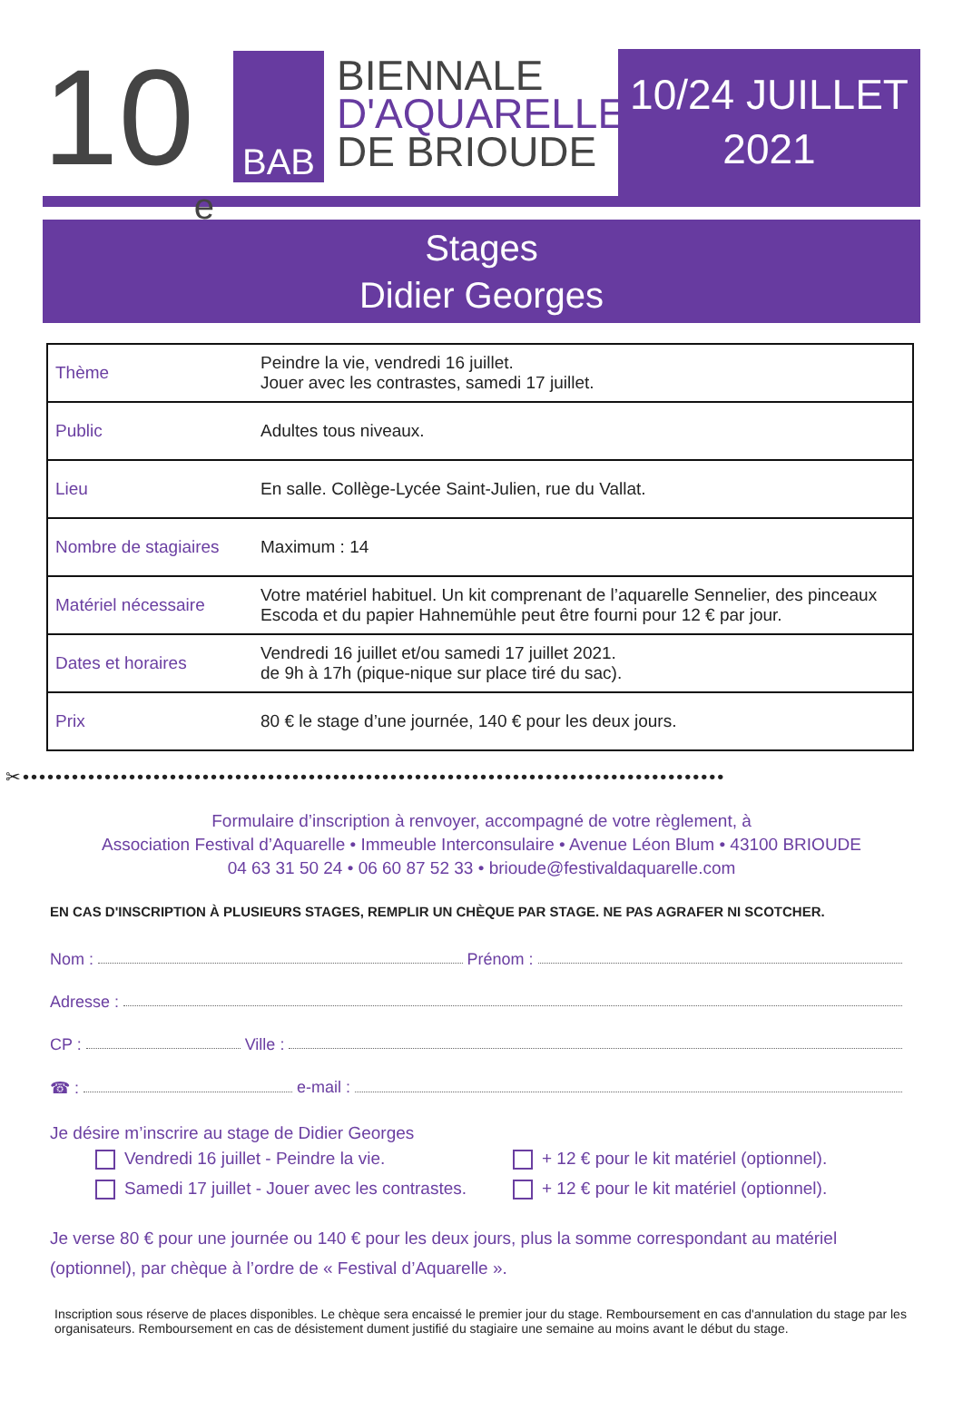10<sup>e</sup>
BAB
BIENNALE
D'AQUARELLE
DE BRIOUDE
10/24 JUILLET
2021
Stages
Didier Georges
| Thème | Peindre la vie, vendredi 16 juillet. Jouer avec les contrastes, samedi 17 juillet. |
| Public | Adultes tous niveaux. |
| Lieu | En salle. Collège-Lycée Saint-Julien, rue du Vallat. |
| Nombre de stagiaires | Maximum : 14 |
| Matériel nécessaire | Votre matériel habituel. Un kit comprenant de l’aquarelle Sennelier, des pinceaux Escoda et du papier Hahnemühle peut être fourni pour 12 € par jour. |
| Dates et horaires | Vendredi 16 juillet et/ou samedi 17 juillet 2021. de 9h à 17h (pique-nique sur place tiré du sac). |
| Prix | 80 € le stage d’une journée, 140 € pour les deux jours. |
✂••••••••••••••••••••••••••••••••••••••••••••••••••••••••••••••••••••••••••••••••••••••
Formulaire d’inscription à renvoyer, accompagné de votre règlement, à
Association Festival d’Aquarelle • Immeuble Interconsulaire • Avenue Léon Blum • 43100 BRIOUDE
04 63 31 50 24 • 06 60 87 52 33 • brioude@festivaldaquarelle.com
EN CAS D'INSCRIPTION À PLUSIEURS STAGES, REMPLIR UN CHÈQUE PAR STAGE. NE PAS AGRAFER NI SCOTCHER.
Nom : Prénom :
Adresse :
CP : Ville :
☎ : e-mail :
Je désire m’inscrire au stage de Didier Georges
Vendredi 16 juillet - Peindre la vie.
Samedi 17 juillet - Jouer avec les contrastes.
+ 12 € pour le kit matériel (optionnel).
+ 12 € pour le kit matériel (optionnel).
Je verse 80 € pour une journée ou 140 € pour les deux jours, plus la somme correspondant au matériel (optionnel), par chèque à l’ordre de « Festival d’Aquarelle ».
Inscription sous réserve de places disponibles. Le chèque sera encaissé le premier jour du stage. Remboursement en cas d'annulation du stage par les organisateurs. Remboursement en cas de désistement dument justifié du stagiaire une semaine au moins avant le début du stage.